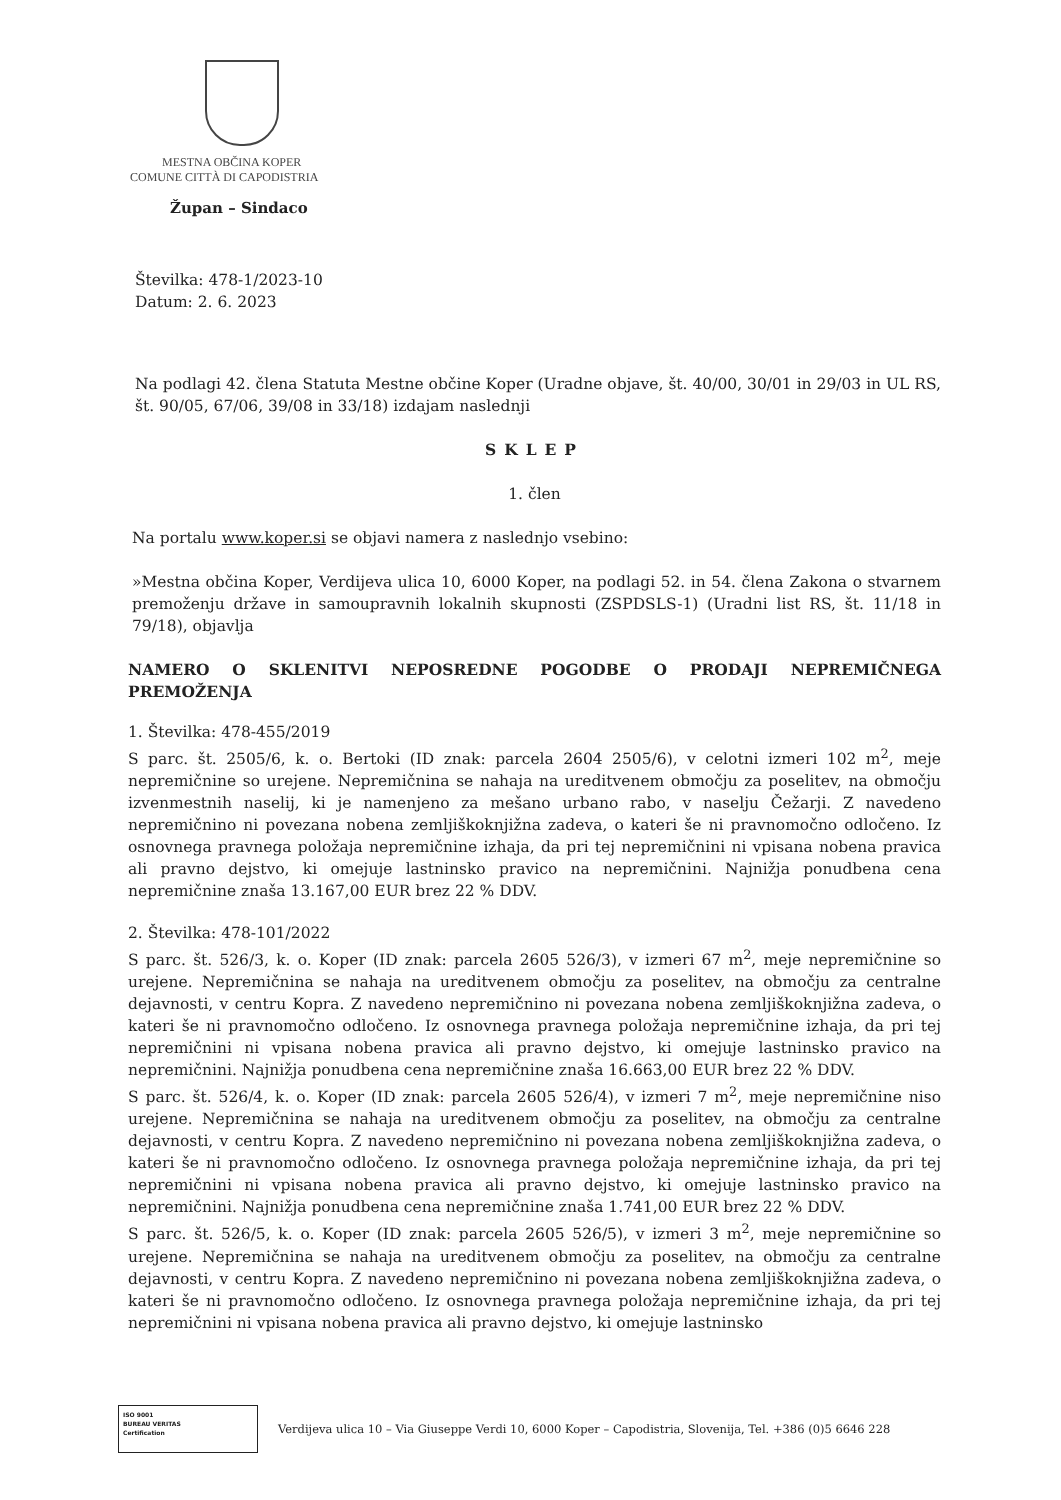MESTNA OBČINA KOPER
COMUNE CITTÀ DI CAPODISTRIA
Župan – Sindaco
Številka: 478-1/2023-10
Datum: 2. 6. 2023
Na podlagi 42. člena Statuta Mestne občine Koper (Uradne objave, št. 40/00, 30/01 in 29/03 in UL RS, št. 90/05, 67/06, 39/08 in 33/18) izdajam naslednji
SKLEP
1. člen
Na portalu www.koper.si se objavi namera z naslednjo vsebino:
»Mestna občina Koper, Verdijeva ulica 10, 6000 Koper, na podlagi 52. in 54. člena Zakona o stvarnem premoženju države in samoupravnih lokalnih skupnosti (ZSPDSLS-1) (Uradni list RS, št. 11/18 in 79/18), objavlja
NAMERO O SKLENITVI NEPOSREDNE POGODBE O PRODAJI NEPREMIČNEGA PREMOŽENJA
1. Številka: 478-455/2019
S parc. št. 2505/6, k. o. Bertoki (ID znak: parcela 2604 2505/6), v celotni izmeri 102 m<sup>2</sup>, meje nepremičnine so urejene. Nepremičnina se nahaja na ureditvenem območju za poselitev, na območju izvenmestnih naselij, ki je namenjeno za mešano urbano rabo, v naselju Čežarji. Z navedeno nepremičnino ni povezana nobena zemljiškoknjižna zadeva, o kateri še ni pravnomočno odločeno. Iz osnovnega pravnega položaja nepremičnine izhaja, da pri tej nepremičnini ni vpisana nobena pravica ali pravno dejstvo, ki omejuje lastninsko pravico na nepremičnini. Najnižja ponudbena cena nepremičnine znaša 13.167,00 EUR brez 22 % DDV.
2. Številka: 478-101/2022
S parc. št. 526/3, k. o. Koper (ID znak: parcela 2605 526/3), v izmeri 67 m<sup>2</sup>, meje nepremičnine so urejene. Nepremičnina se nahaja na ureditvenem območju za poselitev, na območju za centralne dejavnosti, v centru Kopra. Z navedeno nepremičnino ni povezana nobena zemljiškoknjižna zadeva, o kateri še ni pravnomočno odločeno. Iz osnovnega pravnega položaja nepremičnine izhaja, da pri tej nepremičnini ni vpisana nobena pravica ali pravno dejstvo, ki omejuje lastninsko pravico na nepremičnini. Najnižja ponudbena cena nepremičnine znaša 16.663,00 EUR brez 22 % DDV.
S parc. št. 526/4, k. o. Koper (ID znak: parcela 2605 526/4), v izmeri 7 m<sup>2</sup>, meje nepremičnine niso urejene. Nepremičnina se nahaja na ureditvenem območju za poselitev, na območju za centralne dejavnosti, v centru Kopra. Z navedeno nepremičnino ni povezana nobena zemljiškoknjižna zadeva, o kateri še ni pravnomočno odločeno. Iz osnovnega pravnega položaja nepremičnine izhaja, da pri tej nepremičnini ni vpisana nobena pravica ali pravno dejstvo, ki omejuje lastninsko pravico na nepremičnini. Najnižja ponudbena cena nepremičnine znaša 1.741,00 EUR brez 22 % DDV.
S parc. št. 526/5, k. o. Koper (ID znak: parcela 2605 526/5), v izmeri 3 m<sup>2</sup>, meje nepremičnine so urejene. Nepremičnina se nahaja na ureditvenem območju za poselitev, na območju za centralne dejavnosti, v centru Kopra. Z navedeno nepremičnino ni povezana nobena zemljiškoknjižna zadeva, o kateri še ni pravnomočno odločeno. Iz osnovnega pravnega položaja nepremičnine izhaja, da pri tej nepremičnini ni vpisana nobena pravica ali pravno dejstvo, ki omejuje lastninsko
ISO 9001
BUREAU VERITAS
Certification
Verdijeva ulica 10 – Via Giuseppe Verdi 10, 6000 Koper – Capodistria, Slovenija, Tel. +386 (0)5 6646 228